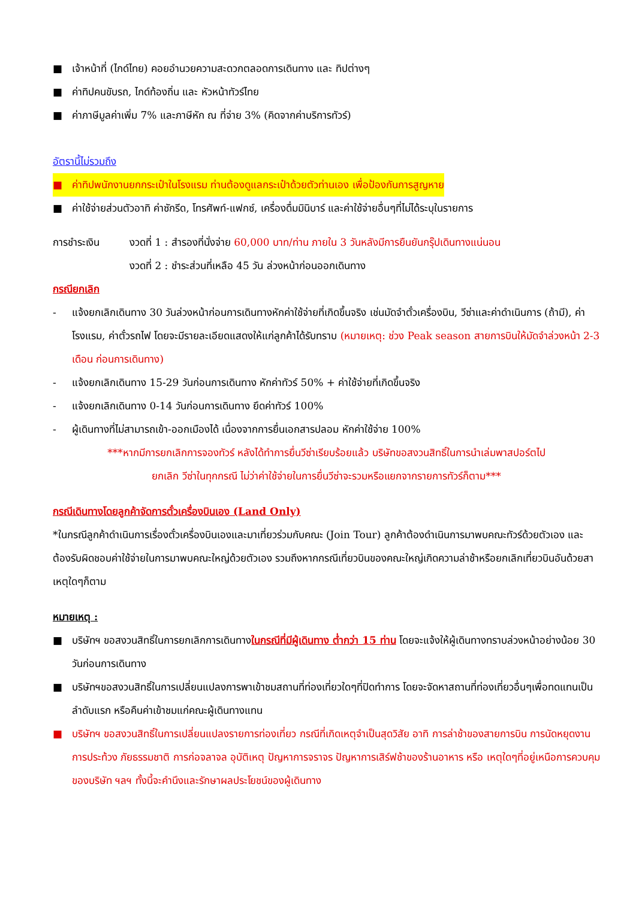■ เจ้าหน้าที่ (ไกด์ไทย) คอยอำนวยความสะดวกตลอดการเดินทาง และ ทิปต่างๆ
■ ค่าทิปคนขับรถ, ไกด์ท้องถิ่น และ หัวหน้าทัวร์ไทย
■ ค่าภาษีมูลค่าเพิ่ม 7% และภาษีหัก ณ ที่จ่าย 3% (คิดจากค่าบริการทัวร์)
อัตรานี้ไม่รวมถึง
■ ค่าทิปพนักงานยกกระเป๋าในโรงแรม ท่านต้องดูแลกระเป๋าด้วยตัวท่านเอง เพื่อป้องกันการสูญหาย
■ ค่าใช้จ่ายส่วนตัวอาทิ ค่าซักรีด, โทรศัพท์-แฟกซ์, เครื่องดื่มมินิบาร์ และค่าใช้จ่ายอื่นๆที่ไม่ได้ระบุในรายการ
การชำระเงิน งวดที่ 1 : สำรองที่นั่งจ่าย 60,000 บาท/ท่าน ภายใน 3 วันหลังมีการยืนยันกรุ๊ปเดินทางแน่นอน
งวดที่ 2 : ชำระส่วนที่เหลือ 45 วัน ล่วงหน้าก่อนออกเดินทาง
กรณียกเลิก
- แจ้งยกเลิกเดินทาง 30 วันล่วงหน้าก่อนการเดินทางหักค่าใช้จ่ายที่เกิดขึ้นจริง เช่นมัดจำตั๋วเครื่องบิน, วีซ่าและค่าดำเนินการ (ถ้ามี), ค่าโรงแรม, ค่าตั๋วรถไฟ โดยจะมีรายละเอียดแสดงให้แก่ลูกค้าได้รับทราบ (หมายเหตุ: ช่วง Peak season สายการบินให้มัดจำล่วงหน้า 2-3 เดือน ก่อนการเดินทาง)
- แจ้งยกเลิกเดินทาง 15-29 วันก่อนการเดินทาง หักค่าทัวร์ 50% + ค่าใช้จ่ายที่เกิดขึ้นจริง
- แจ้งยกเลิกเดินทาง 0-14 วันก่อนการเดินทาง ยึดค่าทัวร์ 100%
- ผู้เดินทางที่ไม่สามารถเข้า-ออกเมืองได้ เนื่องจากการยื่นเอกสารปลอม หักค่าใช้จ่าย 100%
***หากมีการยกเลิกการจองทัวร์ หลังได้ทำการยื่นวีซ่าเรียบร้อยแล้ว บริษัทขอสงวนสิทธิ์ในการนำเล่มพาสปอร์ตไป
ยกเลิก วีซ่าในทุกกรณี ไม่ว่าค่าใช้จ่ายในการยื่นวีซ่าจะรวมหรือแยกจากรายการทัวร์ก็ตาม***
กรณีเดินทางโดยลูกค้าจัดการตั๋วเครื่องบินเอง (Land Only)
*ในกรณีลูกค้าดำเนินการเรื่องตั๋วเครื่องบินเองและมาเที่ยวร่วมกับคณะ (Join Tour) ลูกค้าต้องดำเนินการมาพบคณะทัวร์ด้วยตัวเอง และต้องรับผิดชอบค่าใช้จ่ายในการมาพบคณะใหญ่ด้วยตัวเอง รวมถึงหากกรณีเที่ยวบินของคณะใหญ่เกิดความล่าช้าหรือยกเลิกเที่ยวบินอันด้วยสาเหตุใดๆก็ตาม
หมายเหตุ :
■ บริษัทฯ ขอสงวนสิทธิ์ในการยกเลิกการเดินทางในกรณีที่มีผู้เดินทาง ต่ำกว่า 15 ท่าน โดยจะแจ้งให้ผู้เดินทางทราบล่วงหน้าอย่างน้อย 30 วันก่อนการเดินทาง
■ บริษัทฯขอสงวนสิทธิ์ในการเปลี่ยนแปลงการพาเข้าชมสถานที่ท่องเที่ยวใดๆที่ปิดทำการ โดยจะจัดหาสถานที่ท่องเที่ยวอื่นๆเพื่อทดแทนเป็นลำดับแรก หรือคืนค่าเข้าชมแก่คณะผู้เดินทางแทน
■ บริษัทฯ ขอสงวนสิทธิ์ในการเปลี่ยนแปลงรายการท่องเที่ยว กรณีที่เกิดเหตุจำเป็นสุดวิสัย อาทิ การล่าช้าของสายการบิน การนัดหยุดงาน การประท้วง ภัยธรรมชาติ การก่อจลาจล อุบัติเหตุ ปัญหาการจราจร ปัญหาการเสิร์ฟช้าของร้านอาหาร หรือ เหตุใดๆที่อยู่เหนือการควบคุมของบริษัท ฯลฯ ทั้งนี้จะคำนึงและรักษาผลประโยชน์ของผู้เดินทาง